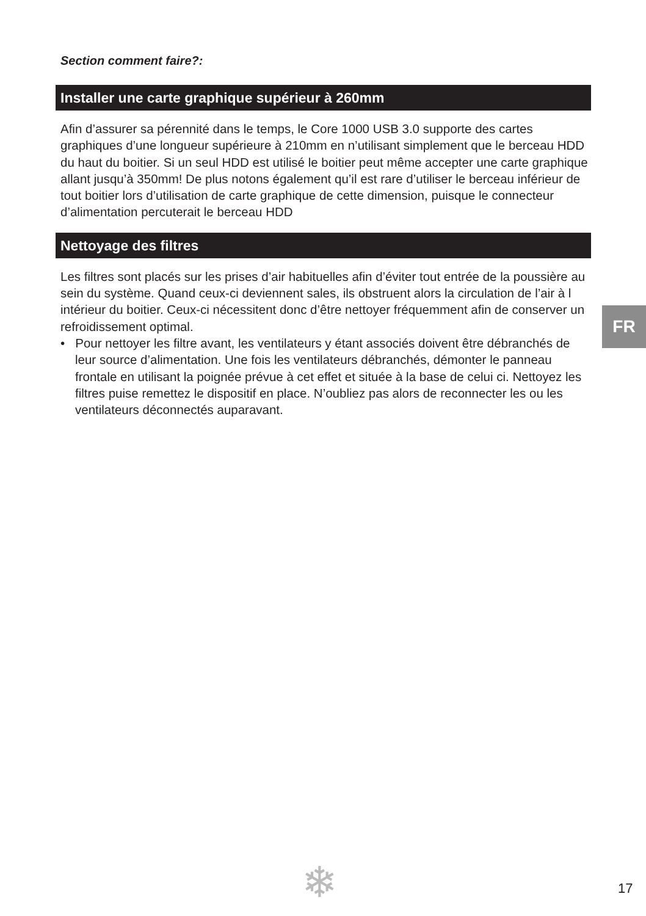Section comment faire?:
Installer une carte graphique supérieur à 260mm
Afin d’assurer sa pérennité dans le temps, le Core 1000 USB 3.0 supporte des cartes graphiques d’une longueur supérieure à 210mm en n’utilisant simplement que le berceau HDD du haut du boitier. Si un seul HDD est utilisé le boitier peut même accepter une carte graphique allant jusqu’à 350mm! De plus notons également qu’il est rare d’utiliser le berceau inférieur de tout boitier lors d’utilisation de carte graphique de cette dimension, puisque le connecteur d’alimentation percuterait le berceau HDD
Nettoyage des filtres
Les filtres sont placés sur les prises d’air habituelles afin d’éviter tout entrée de la poussière au sein du système. Quand ceux-ci deviennent sales, ils obstruent alors la circulation de l’air à l intérieur du boitier. Ceux-ci nécessitent donc d’être nettoyer fréquemment afin de conserver un refroidissement optimal.
• Pour nettoyer les filtre avant, les ventilateurs y étant associés doivent être débranchés de leur source d’alimentation. Une fois les ventilateurs débranchés, démonter le panneau frontale en utilisant la poignée prévue à cet effet et située à la base de celui ci. Nettoyez les filtres puise remettez le dispositif en place. N’oubliez pas alors de reconnecter les ou les ventilateurs déconnectés auparavant.
FR
❄ 17